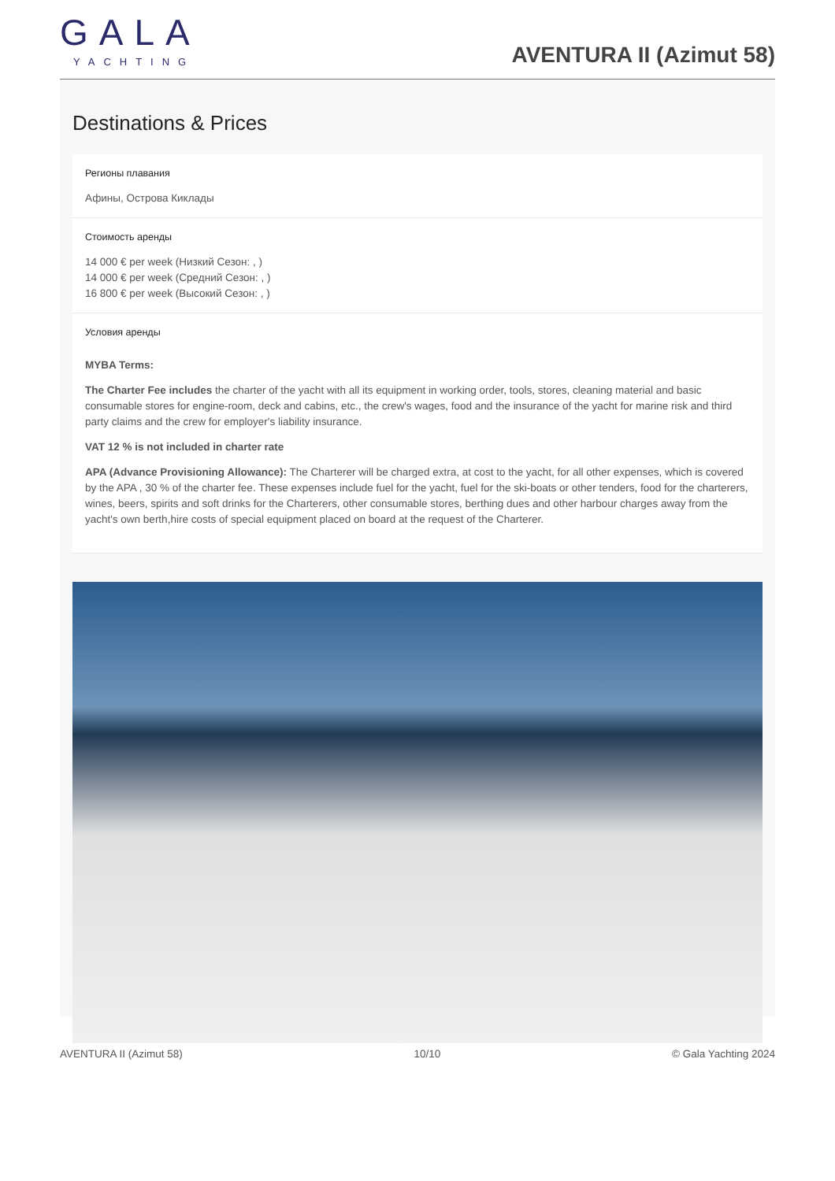GALA
YACHTING
AVENTURA II (Azimut 58)
Destinations & Prices
Регионы плавания
Афины, Острова Киклады
Стоимость аренды
14 000 € per week (Низкий Сезон: , )
14 000 € per week (Средний Сезон: , )
16 800 € per week (Высокий Сезон: , )
Условия аренды
MYBA Terms:
The Charter Fee includes the charter of the yacht with all its equipment in working order, tools, stores, cleaning material and basic consumable stores for engine-room, deck and cabins, etc., the crew's wages, food and the insurance of the yacht for marine risk and third party claims and the crew for employer's liability insurance.
VAT 12 % is not included in charter rate
APA (Advance Provisioning Allowance): The Charterer will be charged extra, at cost to the yacht, for all other expenses, which is covered by the APA , 30 % of the charter fee. These expenses include fuel for the yacht, fuel for the ski-boats or other tenders, food for the charterers, wines, beers, spirits and soft drinks for the Charterers, other consumable stores, berthing dues and other harbour charges away from the yacht's own berth,hire costs of special equipment placed on board at the request of the Charterer.
AVENTURA II (Azimut 58) 10/10 © Gala Yachting 2024